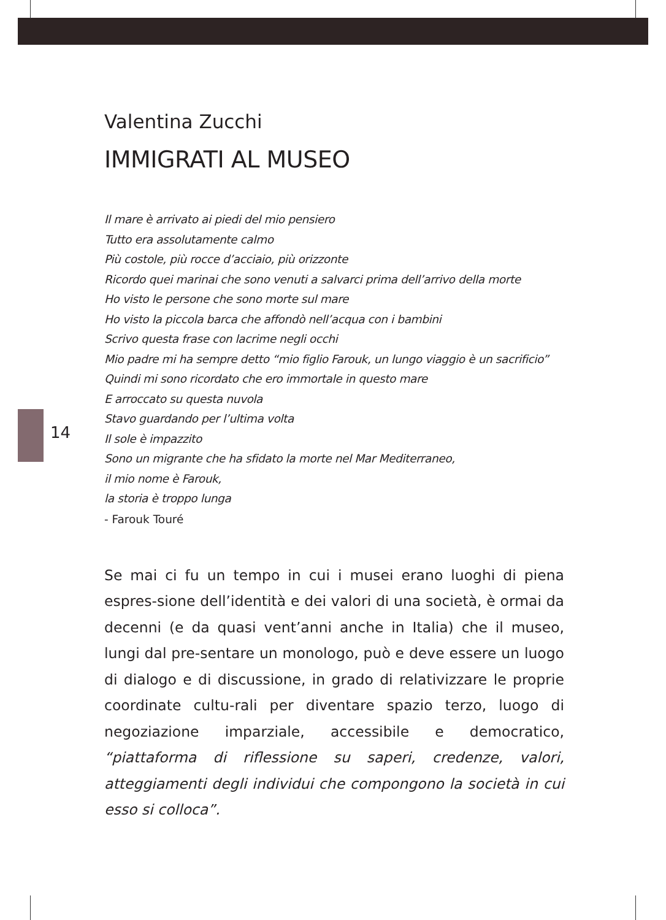14
Valentina Zucchi
IMMIGRATI AL MUSEO
Il mare è arrivato ai piedi del mio pensiero
Tutto era assolutamente calmo
Più costole, più rocce d’acciaio, più orizzonte
Ricordo quei marinai che sono venuti a salvarci prima dell’arrivo della morte
Ho visto le persone che sono morte sul mare
Ho visto la piccola barca che affondò nell’acqua con i bambini
Scrivo questa frase con lacrime negli occhi
Mio padre mi ha sempre detto “mio figlio Farouk, un lungo viaggio è un sacrificio”
Quindi mi sono ricordato che ero immortale in questo mare
E arroccato su questa nuvola
Stavo guardando per l’ultima volta
Il sole è impazzito
Sono un migrante che ha sfidato la morte nel Mar Mediterraneo,
il mio nome è Farouk,
la storia è troppo lunga
- Farouk Touré
Se mai ci fu un tempo in cui i musei erano luoghi di piena espres-sione dell’identità e dei valori di una società, è ormai da decenni (e da quasi vent’anni anche in Italia) che il museo, lungi dal pre-sentare un monologo, può e deve essere un luogo di dialogo e di discussione, in grado di relativizzare le proprie coordinate cultu-rali per diventare spazio terzo, luogo di negoziazione imparziale, accessibile e democratico, “piattaforma di riflessione su saperi, credenze, valori, atteggiamenti degli individui che compongono la società in cui esso si colloca”.